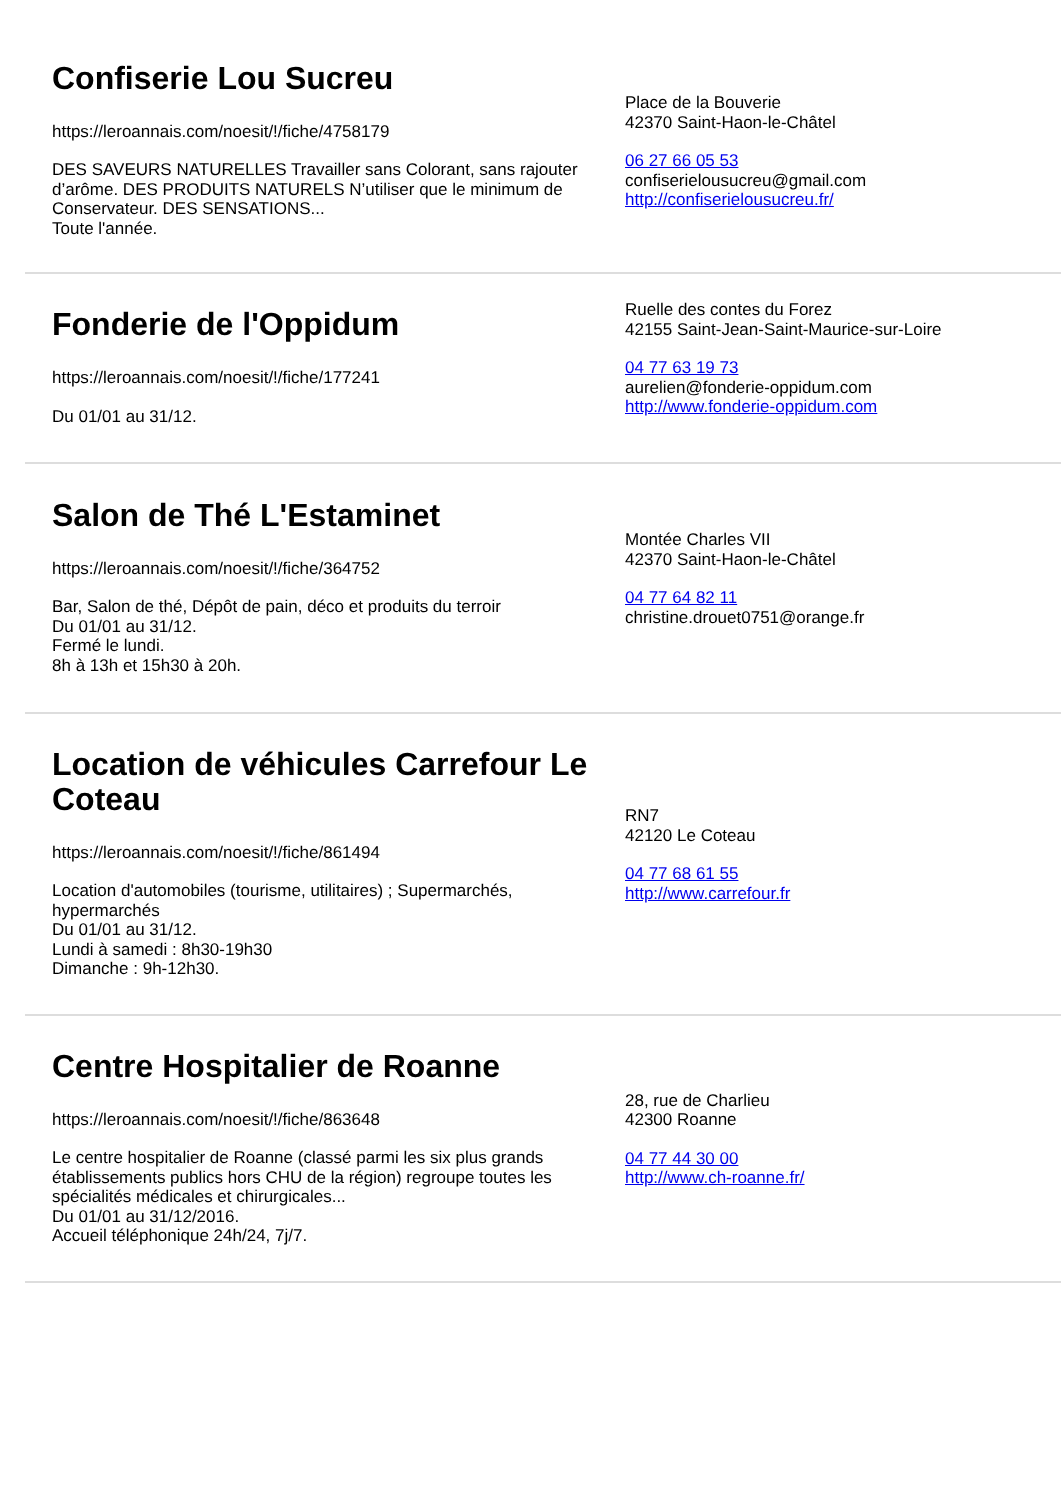Confiserie Lou Sucreu
https://leroannais.com/noesit/!/fiche/4758179
DES SAVEURS NATURELLES Travailler sans Colorant, sans rajouter d’arôme. DES PRODUITS NATURELS N’utiliser que le minimum de Conservateur. DES SENSATIONS...
Toute l'année.
Place de la Bouverie
42370 Saint-Haon-le-Châtel
06 27 66 05 53
confiserielousucreu@gmail.com
http://confiserielousucreu.fr/
Fonderie de l'Oppidum
https://leroannais.com/noesit/!/fiche/177241
Du 01/01 au 31/12.
Ruelle des contes du Forez
42155 Saint-Jean-Saint-Maurice-sur-Loire
04 77 63 19 73
aurelien@fonderie-oppidum.com
http://www.fonderie-oppidum.com
Salon de Thé L'Estaminet
https://leroannais.com/noesit/!/fiche/364752
Bar, Salon de thé, Dépôt de pain, déco et produits du terroir
Du 01/01 au 31/12.
Fermé le lundi.
8h à 13h et 15h30 à 20h.
Montée Charles VII
42370 Saint-Haon-le-Châtel
04 77 64 82 11
christine.drouet0751@orange.fr
Location de véhicules Carrefour Le Coteau
https://leroannais.com/noesit/!/fiche/861494
Location d'automobiles (tourisme, utilitaires) ; Supermarchés, hypermarchés
Du 01/01 au 31/12.
Lundi à samedi : 8h30-19h30
Dimanche : 9h-12h30.
RN7
42120 Le Coteau
04 77 68 61 55
http://www.carrefour.fr
Centre Hospitalier de Roanne
https://leroannais.com/noesit/!/fiche/863648
Le centre hospitalier de Roanne (classé parmi les six plus grands établissements publics hors CHU de la région) regroupe toutes les spécialités médicales et chirurgicales...
Du 01/01 au 31/12/2016.
Accueil téléphonique 24h/24, 7j/7.
28, rue de Charlieu
42300 Roanne
04 77 44 30 00
http://www.ch-roanne.fr/